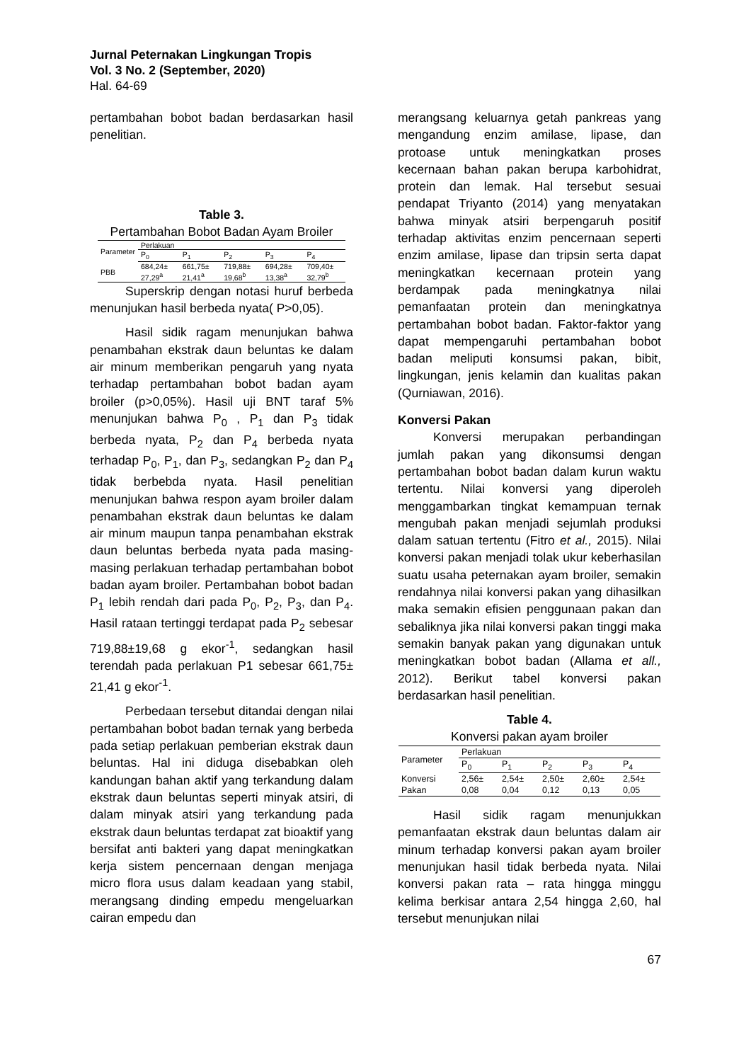Jurnal Peternakan Lingkungan Tropis
Vol. 3 No. 2 (September, 2020)
Hal. 64-69
pertambahan bobot badan berdasarkan hasil penelitian.
Table 3.
Pertambahan Bobot Badan Ayam Broiler
| Parameter | Perlakuan | | | | |
| --- | --- | --- | --- | --- | --- |
| | P<sub>0</sub> | P<sub>1</sub> | P<sub>2</sub> | P<sub>3</sub> | P<sub>4</sub> |
| PBB | 684,24± 27,29<sup>a</sup> | 661,75± 21,41<sup>a</sup> | 719,88± 19,68<sup>b</sup> | 694,28± 13,38<sup>a</sup> | 709,40± 32,79<sup>b</sup> |
Superskrip dengan notasi huruf berbeda menunjukan hasil berbeda nyata( P>0,05).
Hasil sidik ragam menunjukan bahwa penambahan ekstrak daun beluntas ke dalam air minum memberikan pengaruh yang nyata terhadap pertambahan bobot badan ayam broiler (p>0,05%). Hasil uji BNT taraf 5% menunjukan bahwa P<sub>0</sub> , P<sub>1</sub> dan P<sub>3</sub> tidak berbeda nyata, P<sub>2</sub> dan P<sub>4</sub> berbeda nyata terhadap P<sub>0</sub>, P<sub>1</sub>, dan P<sub>3</sub>, sedangkan P<sub>2</sub> dan P<sub>4</sub> tidak berbebda nyata. Hasil penelitian menunjukan bahwa respon ayam broiler dalam penambahan ekstrak daun beluntas ke dalam air minum maupun tanpa penambahan ekstrak daun beluntas berbeda nyata pada masing-masing perlakuan terhadap pertambahan bobot badan ayam broiler. Pertambahan bobot badan P<sub>1</sub> lebih rendah dari pada P<sub>0</sub>, P<sub>2</sub>, P<sub>3</sub>, dan P<sub>4</sub>. Hasil rataan tertinggi terdapat pada P<sub>2</sub> sebesar 719,88±19,68 g ekor<sup>-1</sup>, sedangkan hasil terendah pada perlakuan P1 sebesar 661,75± 21,41 g ekor<sup>-1</sup>.
Perbedaan tersebut ditandai dengan nilai pertambahan bobot badan ternak yang berbeda pada setiap perlakuan pemberian ekstrak daun beluntas. Hal ini diduga disebabkan oleh kandungan bahan aktif yang terkandung dalam ekstrak daun beluntas seperti minyak atsiri, di dalam minyak atsiri yang terkandung pada ekstrak daun beluntas terdapat zat bioaktif yang bersifat anti bakteri yang dapat meningkatkan kerja sistem pencernaan dengan menjaga micro flora usus dalam keadaan yang stabil, merangsang dinding empedu mengeluarkan cairan empedu dan
merangsang keluarnya getah pankreas yang mengandung enzim amilase, lipase, dan protoase untuk meningkatkan proses kecernaan bahan pakan berupa karbohidrat, protein dan lemak. Hal tersebut sesuai pendapat Triyanto (2014) yang menyatakan bahwa minyak atsiri berpengaruh positif terhadap aktivitas enzim pencernaan seperti enzim amilase, lipase dan tripsin serta dapat meningkatkan kecernaan protein yang berdampak pada meningkatnya nilai pemanfaatan protein dan meningkatnya pertambahan bobot badan. Faktor-faktor yang dapat mempengaruhi pertambahan bobot badan meliputi konsumsi pakan, bibit, lingkungan, jenis kelamin dan kualitas pakan (Qurniawan, 2016).
Konversi Pakan
Konversi merupakan perbandingan jumlah pakan yang dikonsumsi dengan pertambahan bobot badan dalam kurun waktu tertentu. Nilai konversi yang diperoleh menggambarkan tingkat kemampuan ternak mengubah pakan menjadi sejumlah produksi dalam satuan tertentu (Fitro et al., 2015). Nilai konversi pakan menjadi tolak ukur keberhasilan suatu usaha peternakan ayam broiler, semakin rendahnya nilai konversi pakan yang dihasilkan maka semakin efisien penggunaan pakan dan sebaliknya jika nilai konversi pakan tinggi maka semakin banyak pakan yang digunakan untuk meningkatkan bobot badan (Allama et all., 2012). Berikut tabel konversi pakan berdasarkan hasil penelitian.
Table 4.
Konversi pakan ayam broiler
| Parameter | Perlakuan | | | | |
| --- | --- | --- | --- | --- | --- |
| | P<sub>0</sub> | P<sub>1</sub> | P<sub>2</sub> | P<sub>3</sub> | P<sub>4</sub> |
| Konversi Pakan | 2,56± 0,08 | 2,54± 0,04 | 2,50± 0,12 | 2,60± 0,13 | 2,54± 0,05 |
Hasil sidik ragam menunjukkan pemanfaatan ekstrak daun beluntas dalam air minum terhadap konversi pakan ayam broiler menunjukan hasil tidak berbeda nyata. Nilai konversi pakan rata – rata hingga minggu kelima berkisar antara 2,54 hingga 2,60, hal tersebut menunjukan nilai
67